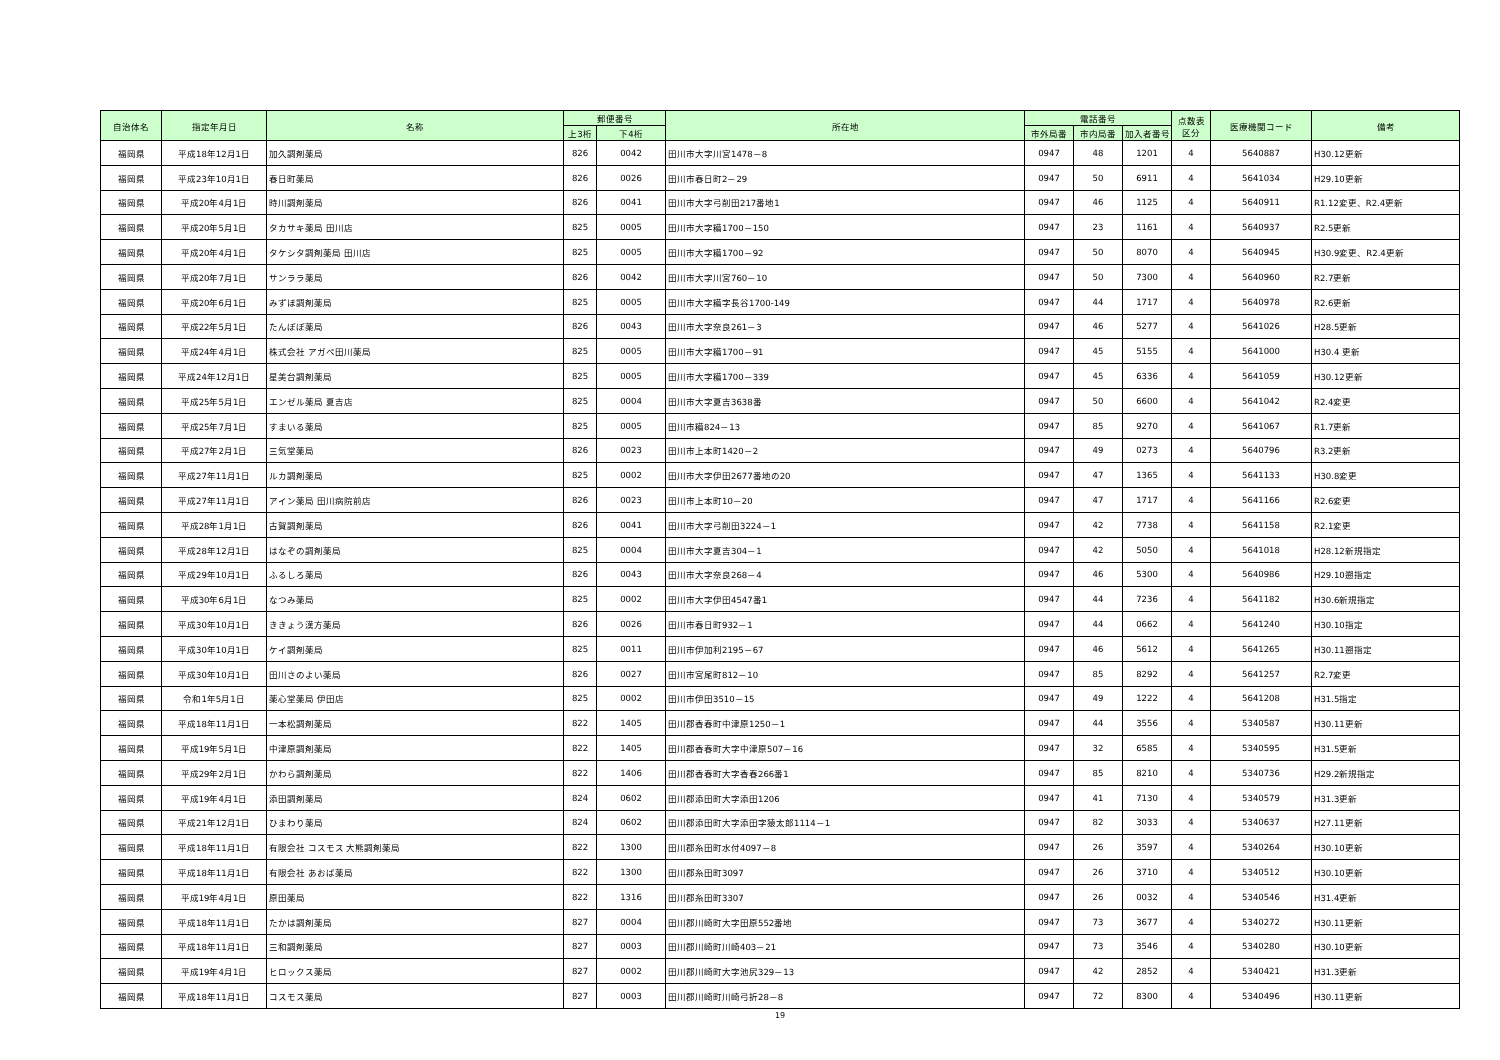| 自治体名 | 指定年月日 | 名称 | 郵便番号 | | 所在地 | 電話番号 | | | 点数表 区分 | 医療機関コード | 備考 |
| --- | --- | --- | --- | --- | --- | --- | --- | --- | --- | --- | --- |
| | | | 上3桁 | 下4桁 | | 市外局番 | 市内局番 | 加入者番号 | | | |
| 福岡県 | 平成18年12月1日 | 加久調剤薬局 | 826 | 0042 | 田川市大字川宮1478－8 | 0947 | 48 | 1201 | 4 | 5640887 | H30.12更新 |
| 福岡県 | 平成23年10月1日 | 春日町薬局 | 826 | 0026 | 田川市春日町2－29 | 0947 | 50 | 6911 | 4 | 5641034 | H29.10更新 |
| 福岡県 | 平成20年4月1日 | 時川調剤薬局 | 826 | 0041 | 田川市大字弓削田217番地1 | 0947 | 46 | 1125 | 4 | 5640911 | R1.12変更、R2.4更新 |
| 福岡県 | 平成20年5月1日 | タカサキ薬局 田川店 | 825 | 0005 | 田川市大字糒1700－150 | 0947 | 23 | 1161 | 4 | 5640937 | R2.5更新 |
| 福岡県 | 平成20年4月1日 | タケシタ調剤薬局 田川店 | 825 | 0005 | 田川市大字糒1700－92 | 0947 | 50 | 8070 | 4 | 5640945 | H30.9変更、R2.4更新 |
| 福岡県 | 平成20年7月1日 | サンララ薬局 | 826 | 0042 | 田川市大字川宮760－10 | 0947 | 50 | 7300 | 4 | 5640960 | R2.7更新 |
| 福岡県 | 平成20年6月1日 | みずほ調剤薬局 | 825 | 0005 | 田川市大字糒字長谷1700-149 | 0947 | 44 | 1717 | 4 | 5640978 | R2.6更新 |
| 福岡県 | 平成22年5月1日 | たんぽぽ薬局 | 826 | 0043 | 田川市大字奈良261－3 | 0947 | 46 | 5277 | 4 | 5641026 | H28.5更新 |
| 福岡県 | 平成24年4月1日 | 株式会社 アガペ田川薬局 | 825 | 0005 | 田川市大字糒1700－91 | 0947 | 45 | 5155 | 4 | 5641000 | H30.4 更新 |
| 福岡県 | 平成24年12月1日 | 星美台調剤薬局 | 825 | 0005 | 田川市大字糒1700－339 | 0947 | 45 | 6336 | 4 | 5641059 | H30.12更新 |
| 福岡県 | 平成25年5月1日 | エンゼル薬局 夏吉店 | 825 | 0004 | 田川市大字夏吉3638番 | 0947 | 50 | 6600 | 4 | 5641042 | R2.4変更 |
| 福岡県 | 平成25年7月1日 | すまいる薬局 | 825 | 0005 | 田川市糒824－13 | 0947 | 85 | 9270 | 4 | 5641067 | R1.7更新 |
| 福岡県 | 平成27年2月1日 | 三気堂薬局 | 826 | 0023 | 田川市上本町1420－2 | 0947 | 49 | 0273 | 4 | 5640796 | R3.2更新 |
| 福岡県 | 平成27年11月1日 | ルカ調剤薬局 | 825 | 0002 | 田川市大字伊田2677番地の20 | 0947 | 47 | 1365 | 4 | 5641133 | H30.8変更 |
| 福岡県 | 平成27年11月1日 | アイン薬局 田川病院前店 | 826 | 0023 | 田川市上本町10－20 | 0947 | 47 | 1717 | 4 | 5641166 | R2.6変更 |
| 福岡県 | 平成28年1月1日 | 古賀調剤薬局 | 826 | 0041 | 田川市大字弓削田3224－1 | 0947 | 42 | 7738 | 4 | 5641158 | R2.1変更 |
| 福岡県 | 平成28年12月1日 | はなぞの調剤薬局 | 825 | 0004 | 田川市大字夏吉304－1 | 0947 | 42 | 5050 | 4 | 5641018 | H28.12新規指定 |
| 福岡県 | 平成29年10月1日 | ふるしろ薬局 | 826 | 0043 | 田川市大字奈良268－4 | 0947 | 46 | 5300 | 4 | 5640986 | H29.10遡指定 |
| 福岡県 | 平成30年6月1日 | なつみ薬局 | 825 | 0002 | 田川市大字伊田4547番1 | 0947 | 44 | 7236 | 4 | 5641182 | H30.6新規指定 |
| 福岡県 | 平成30年10月1日 | ききょう漢方薬局 | 826 | 0026 | 田川市春日町932－1 | 0947 | 44 | 0662 | 4 | 5641240 | H30.10指定 |
| 福岡県 | 平成30年10月1日 | ケイ調剤薬局 | 825 | 0011 | 田川市伊加利2195－67 | 0947 | 46 | 5612 | 4 | 5641265 | H30.11遡指定 |
| 福岡県 | 平成30年10月1日 | 田川さのよい薬局 | 826 | 0027 | 田川市宮尾町812－10 | 0947 | 85 | 8292 | 4 | 5641257 | R2.7変更 |
| 福岡県 | 令和1年5月1日 | 薬心堂薬局 伊田店 | 825 | 0002 | 田川市伊田3510－15 | 0947 | 49 | 1222 | 4 | 5641208 | H31.5指定 |
| 福岡県 | 平成18年11月1日 | 一本松調剤薬局 | 822 | 1405 | 田川郡香春町中津原1250－1 | 0947 | 44 | 3556 | 4 | 5340587 | H30.11更新 |
| 福岡県 | 平成19年5月1日 | 中津原調剤薬局 | 822 | 1405 | 田川郡香春町大字中津原507－16 | 0947 | 32 | 6585 | 4 | 5340595 | H31.5更新 |
| 福岡県 | 平成29年2月1日 | かわら調剤薬局 | 822 | 1406 | 田川郡香春町大字香春266番1 | 0947 | 85 | 8210 | 4 | 5340736 | H29.2新規指定 |
| 福岡県 | 平成19年4月1日 | 添田調剤薬局 | 824 | 0602 | 田川郡添田町大字添田1206 | 0947 | 41 | 7130 | 4 | 5340579 | H31.3更新 |
| 福岡県 | 平成21年12月1日 | ひまわり薬局 | 824 | 0602 | 田川郡添田町大字添田字猿太郎1114－1 | 0947 | 82 | 3033 | 4 | 5340637 | H27.11更新 |
| 福岡県 | 平成18年11月1日 | 有限会社 コスモス 大熊調剤薬局 | 822 | 1300 | 田川郡糸田町水付4097－8 | 0947 | 26 | 3597 | 4 | 5340264 | H30.10更新 |
| 福岡県 | 平成18年11月1日 | 有限会社 あおば薬局 | 822 | 1300 | 田川郡糸田町3097 | 0947 | 26 | 3710 | 4 | 5340512 | H30.10更新 |
| 福岡県 | 平成19年4月1日 | 原田薬局 | 822 | 1316 | 田川郡糸田町3307 | 0947 | 26 | 0032 | 4 | 5340546 | H31.4更新 |
| 福岡県 | 平成18年11月1日 | たかは調剤薬局 | 827 | 0004 | 田川郡川崎町大字田原552番地 | 0947 | 73 | 3677 | 4 | 5340272 | H30.11更新 |
| 福岡県 | 平成18年11月1日 | 三和調剤薬局 | 827 | 0003 | 田川郡川崎町川崎403－21 | 0947 | 73 | 3546 | 4 | 5340280 | H30.10更新 |
| 福岡県 | 平成19年4月1日 | ヒロックス薬局 | 827 | 0002 | 田川郡川崎町大字池尻329－13 | 0947 | 42 | 2852 | 4 | 5340421 | H31.3更新 |
| 福岡県 | 平成18年11月1日 | コスモス薬局 | 827 | 0003 | 田川郡川崎町川崎弓折28－8 | 0947 | 72 | 8300 | 4 | 5340496 | H30.11更新 |
19